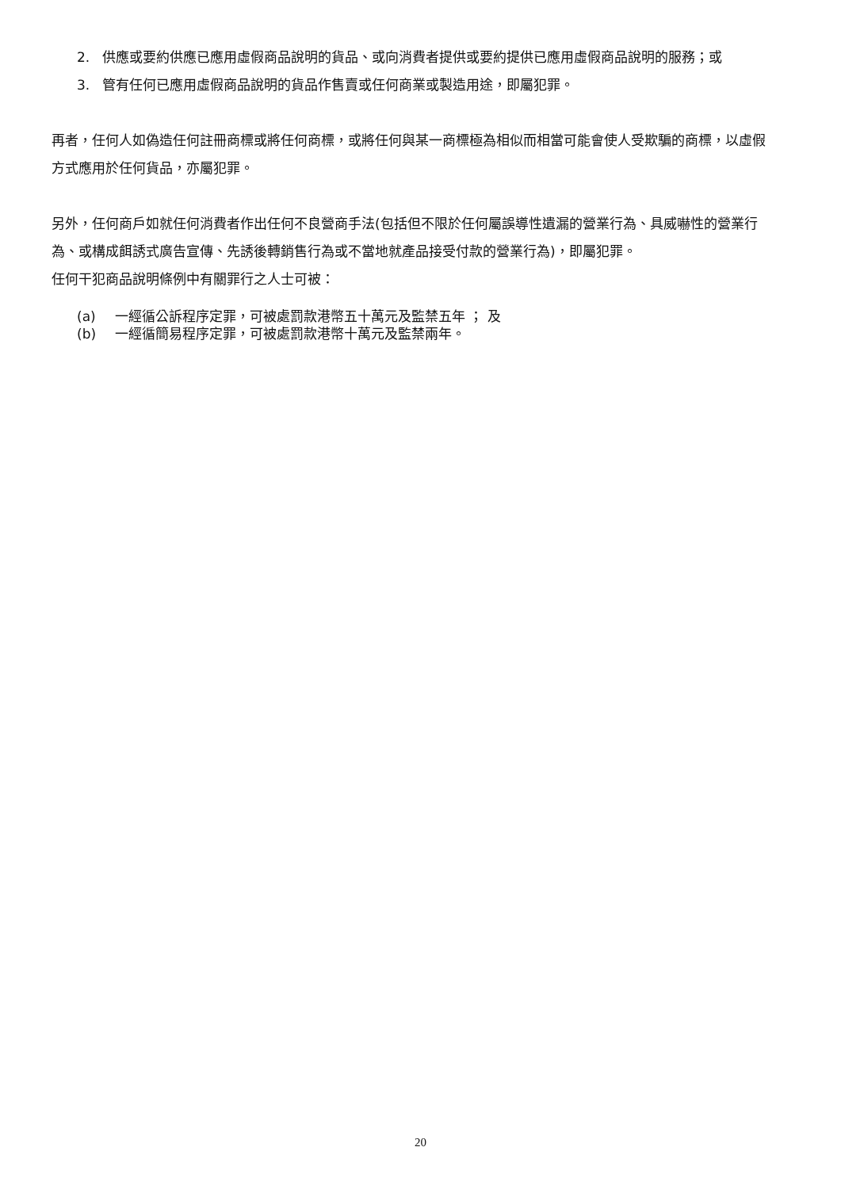2. 供應或要約供應已應用虛假商品說明的貨品、或向消費者提供或要約提供已應用虛假商品說明的服務；或
3. 管有任何已應用虛假商品說明的貨品作售賣或任何商業或製造用途，即屬犯罪。
再者，任何人如偽造任何註冊商標或將任何商標，或將任何與某一商標極為相似而相當可能會使人受欺騙的商標，以虛假方式應用於任何貨品，亦屬犯罪。
另外，任何商戶如就任何消費者作出任何不良營商手法(包括但不限於任何屬誤導性遺漏的營業行為、具威嚇性的營業行為、或構成餌誘式廣告宣傳、先誘後轉銷售行為或不當地就產品接受付款的營業行為)，即屬犯罪。
任何干犯商品說明條例中有關罪行之人士可被：
(a) 一經循公訴程序定罪，可被處罰款港幣五十萬元及監禁五年 ； 及
(b) 一經循簡易程序定罪，可被處罰款港幣十萬元及監禁兩年。
20